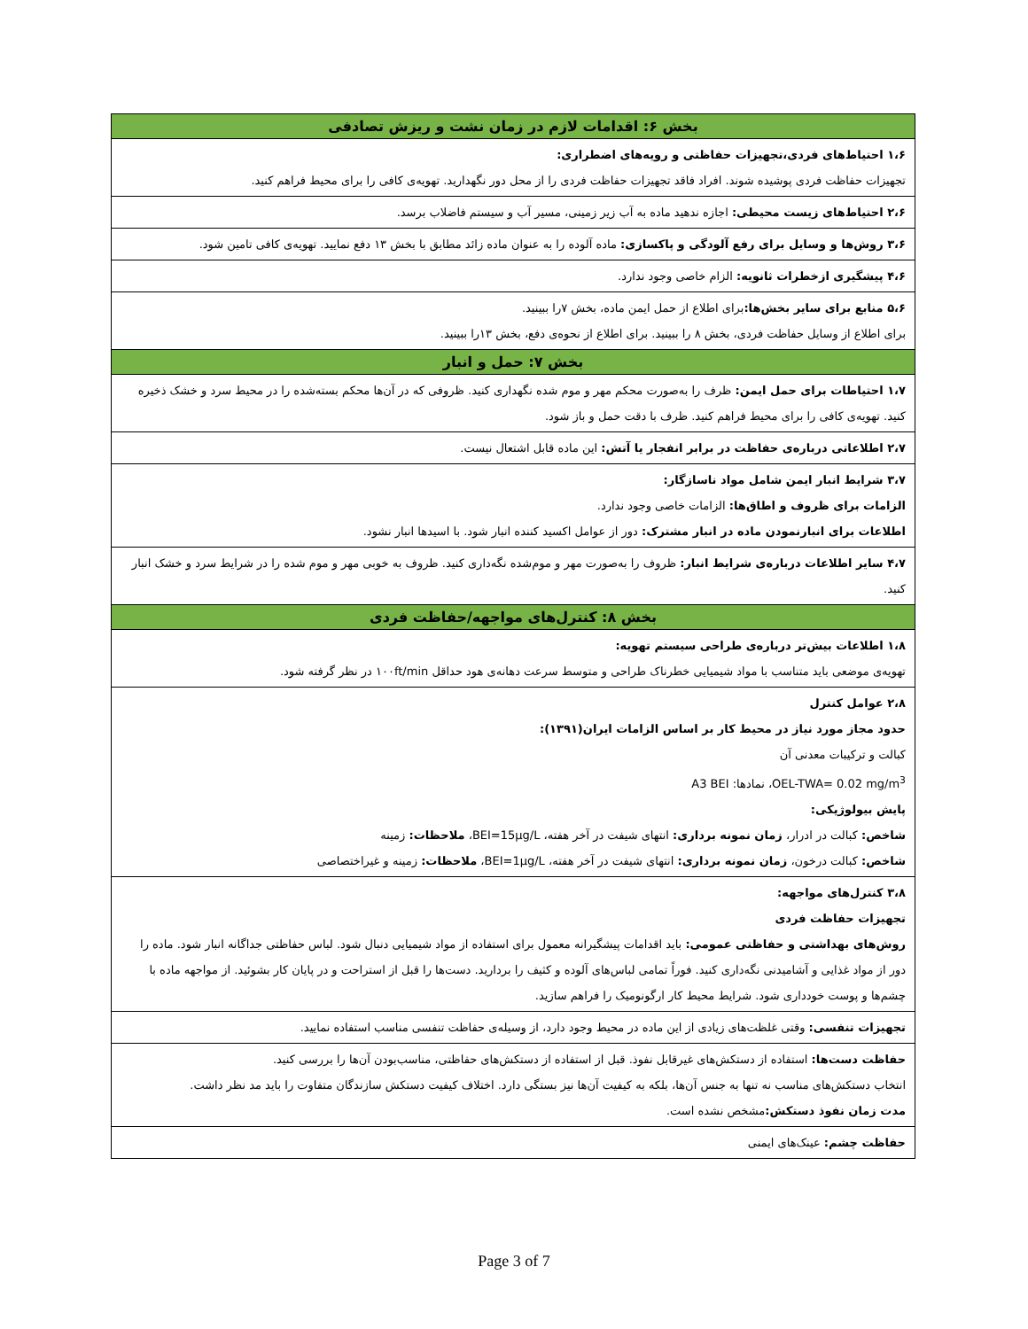| بخش ۶: اقدامات لازم در زمان نشت و ریزش تصادفی |
| --- |
| ۱،۶ احتیاط‌های فردی،تجهیزات حفاظتی و رویه‌های اضطراری: تجهیزات حفاظت فردی پوشیده شوند. افراد فاقد تجهیزات حفاظت فردی را از محل دور نگهدارید. تهویه‌ی کافی را برای محیط فراهم کنید. |
| ۲،۶ احتیاط‌های زیست محیطی: اجازه ندهید ماده به آب زیر زمینی، مسیر آب و سیستم فاضلاب برسد. |
| ۳،۶ روش‌ها و وسایل برای رفع آلودگی و پاکسازی: ماده آلوده را به عنوان ماده زائد مطابق با بخش ۱۳ دفع نمایید. تهویه‌ی کافی تامین شود. |
| ۴،۶ پیشگیری ازخطرات ثانویه: الزام خاصی وجود ندارد. |
| ۵،۶ منابع برای سایر بخش‌ها: برای اطلاع از حمل ایمن ماده، بخش ۷را ببینید. برای اطلاع از وسایل حفاظت فردی، بخش ۸ را ببینید. برای اطلاع از نحوه‌ی دفع، بخش ۱۳را ببینید. |
| بخش ۷: حمل و انبار |
| ۱،۷ احتیاطات برای حمل ایمن: ظرف را به‌صورت محکم مهر و موم شده نگهداری کنید. ظروفی که در آن‌ها محکم بسته‌شده را در محیط سرد و خشک ذخیره کنید. تهویه‌ی کافی را برای محیط فراهم کنید. ظرف با دقت حمل و باز شود. |
| ۲،۷ اطلاعاتی درباره‌ی حفاظت در برابر انفجار یا آتش: این ماده قابل اشتعال نیست. |
| ۳،۷ شرایط انبار ایمن شامل مواد ناسازگار: الزامات برای ظروف و اطاق‌ها: الزامات خاصی وجود ندارد. اطلاعات برای انبارنمودن ماده در انبار مشترک: دور از عوامل اکسید کننده انبار شود. با اسیدها انبار نشود. |
| ۴،۷ سایر اطلاعات درباره‌ی شرایط انبار: ظروف را به‌صورت مهر و موم‌شده نگه‌داری کنید. ظروف به خوبی مهر و موم شده را در شرایط سرد و خشک انبار کنید. |
| بخش ۸: کنترل‌های مواجهه/حفاظت فردی |
| ۱،۸ اطلاعات بیش‌تر درباره‌ی طراحی سیستم تهویه: تهویه‌ی موضعی باید متناسب با مواد شیمیایی خطرناک طراحی و متوسط سرعت دهانه‌ی هود حداقل ۱۰۰ft/min در نظر گرفته شود. |
| ۲،۸ عوامل کنترل حدود مجاز مورد نیاز در محیط کار بر اساس الزامات ایران(۱۳۹۱): کبالت و ترکیبات معدنی آن OEL-TWA= 0.02 mg/m<sup>3</sup>، نمادها: A3 BEI پایش بیولوژیکی: شاخص: کبالت در ادرار، زمان نمونه برداری: انتهای شیفت در آخر هفته، BEI=15µg/L، ملاحظات: زمینه شاخص: کبالت درخون، زمان نمونه برداری: انتهای شیفت در آخر هفته، BEI=1µg/L، ملاحظات: زمینه و غیراختصاصی |
| ۳،۸ کنترل‌های مواجهه: تجهیزات حفاظت فردی روش‌های بهداشتی و حفاظتی عمومی: باید اقدامات پیشگیرانه معمول برای استفاده از مواد شیمیایی دنبال شود. لباس حفاظتی جداگانه انبار شود. ماده را دور از مواد غذایی و آشامیدنی نگه‌داری کنید. فوراً تمامی لباس‌های آلوده و کثیف را بردارید. دست‌ها را قبل از استراحت و در پایان کار بشوئید. از مواجهه ماده با چشم‌ها و پوست خودداری شود. شرایط محیط کار ارگونومیک را فراهم سازید. |
| تجهیزات تنفسی: وقتی غلظت‌های زیادی از این ماده در محیط وجود دارد، از وسیله‌ی حفاظت تنفسی مناسب استفاده نمایید. |
| حفاظت دست‌ها: استفاده از دستکش‌های غیرقابل نفوذ. قبل از استفاده از دستکش‌های حفاظتی، مناسب‌بودن آن‌ها را بررسی کنید. انتخاب دستکش‌های مناسب نه تنها به جنس آن‌ها، بلکه به کیفیت آن‌ها نیز بستگی دارد. اختلاف کیفیت دستکش سازندگان متفاوت را باید مد نظر داشت. مدت زمان نفوذ دستکش: مشخص نشده است. |
| حفاظت چشم: عینک‌های ایمنی |
Page 3 of 7